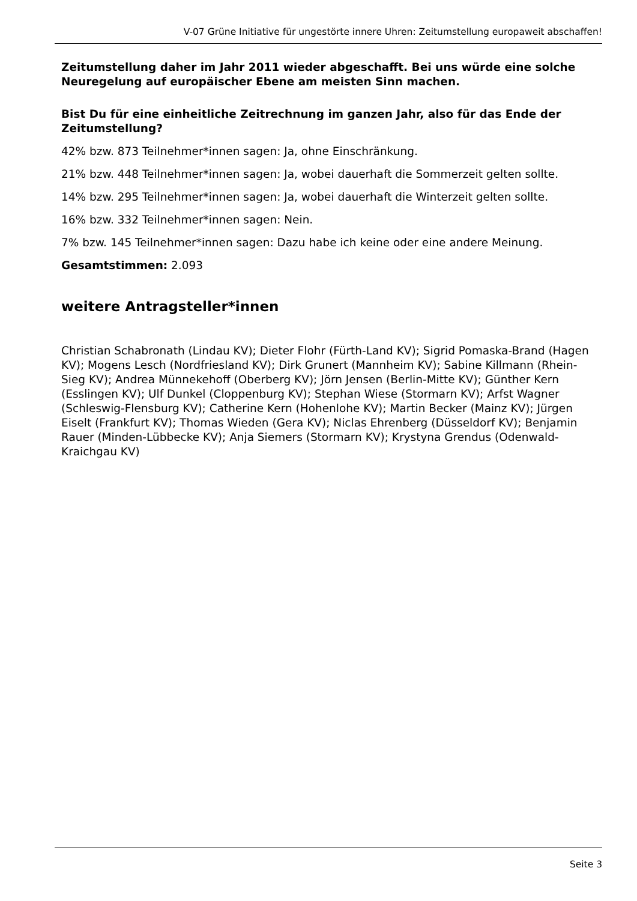V-07 Grüne Initiative für ungestörte innere Uhren: Zeitumstellung europaweit abschaffen!
Zeitumstellung daher im Jahr 2011 wieder abgeschafft. Bei uns würde eine solche Neuregelung auf europäischer Ebene am meisten Sinn machen.
Bist Du für eine einheitliche Zeitrechnung im ganzen Jahr, also für das Ende der Zeitumstellung?
42% bzw. 873 Teilnehmer*innen sagen: Ja, ohne Einschränkung.
21% bzw. 448 Teilnehmer*innen sagen: Ja, wobei dauerhaft die Sommerzeit gelten sollte.
14% bzw. 295 Teilnehmer*innen sagen: Ja, wobei dauerhaft die Winterzeit gelten sollte.
16% bzw. 332 Teilnehmer*innen sagen: Nein.
7% bzw. 145 Teilnehmer*innen sagen: Dazu habe ich keine oder eine andere Meinung.
Gesamtstimmen: 2.093
weitere Antragsteller*innen
Christian Schabronath (Lindau KV); Dieter Flohr (Fürth-Land KV); Sigrid Pomaska-Brand (Hagen KV); Mogens Lesch (Nordfriesland KV); Dirk Grunert (Mannheim KV); Sabine Killmann (Rhein-Sieg KV); Andrea Münnekehoff (Oberberg KV); Jörn Jensen (Berlin-Mitte KV); Günther Kern (Esslingen KV); Ulf Dunkel (Cloppenburg KV); Stephan Wiese (Stormarn KV); Arfst Wagner (Schleswig-Flensburg KV); Catherine Kern (Hohenlohe KV); Martin Becker (Mainz KV); Jürgen Eiselt (Frankfurt KV); Thomas Wieden (Gera KV); Niclas Ehrenberg (Düsseldorf KV); Benjamin Rauer (Minden-Lübbecke KV); Anja Siemers (Stormarn KV); Krystyna Grendus (Odenwald-Kraichgau KV)
Seite 3